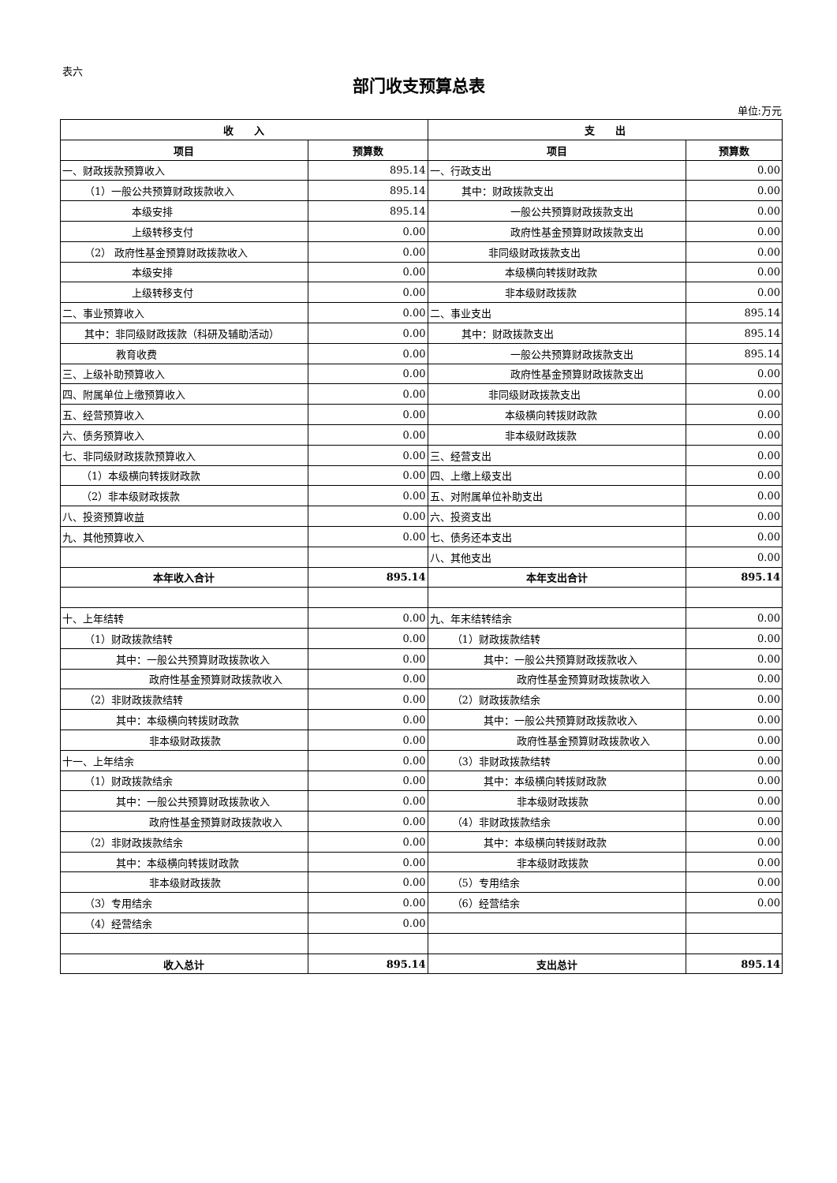表六
部门收支预算总表
单位:万元
| 收 入 | | 支 出 | |
| --- | --- | --- | --- |
| 项目 | 预算数 | 项目 | 预算数 |
| 一、财政拨款预算收入 | 895.14 | 一、行政支出 | 0.00 |
| （1）一般公共预算财政拨款收入 | 895.14 | 其中：财政拨款支出 | 0.00 |
| 本级安排 | 895.14 | 一般公共预算财政拨款支出 | 0.00 |
| 上级转移支付 | 0.00 | 政府性基金预算财政拨款支出 | 0.00 |
| （2） 政府性基金预算财政拨款收入 | 0.00 | 非同级财政拨款支出 | 0.00 |
| 本级安排 | 0.00 | 本级横向转拨财政款 | 0.00 |
| 上级转移支付 | 0.00 | 非本级财政拨款 | 0.00 |
| 二、事业预算收入 | 0.00 | 二、事业支出 | 895.14 |
| 其中：非同级财政拨款（科研及辅助活动） | 0.00 | 其中：财政拨款支出 | 895.14 |
| 教育收费 | 0.00 | 一般公共预算财政拨款支出 | 895.14 |
| 三、上级补助预算收入 | 0.00 | 政府性基金预算财政拨款支出 | 0.00 |
| 四、附属单位上缴预算收入 | 0.00 | 非同级财政拨款支出 | 0.00 |
| 五、经营预算收入 | 0.00 | 本级横向转拨财政款 | 0.00 |
| 六、债务预算收入 | 0.00 | 非本级财政拨款 | 0.00 |
| 七、非同级财政拨款预算收入 | 0.00 | 三、经营支出 | 0.00 |
| （1）本级横向转拨财政款 | 0.00 | 四、上缴上级支出 | 0.00 |
| （2）非本级财政拨款 | 0.00 | 五、对附属单位补助支出 | 0.00 |
| 八、投资预算收益 | 0.00 | 六、投资支出 | 0.00 |
| 九、其他预算收入 | 0.00 | 七、债务还本支出 | 0.00 |
| | | 八、其他支出 | 0.00 |
| 本年收入合计 | 895.14 | 本年支出合计 | 895.14 |
| 十、上年结转 | 0.00 | 九、年末结转结余 | 0.00 |
| （1）财政拨款结转 | 0.00 | （1）财政拨款结转 | 0.00 |
| 其中：一般公共预算财政拨款收入 | 0.00 | 其中：一般公共预算财政拨款收入 | 0.00 |
| 政府性基金预算财政拨款收入 | 0.00 | 政府性基金预算财政拨款收入 | 0.00 |
| （2）非财政拨款结转 | 0.00 | （2）财政拨款结余 | 0.00 |
| 其中：本级横向转拨财政款 | 0.00 | 其中：一般公共预算财政拨款收入 | 0.00 |
| 非本级财政拨款 | 0.00 | 政府性基金预算财政拨款收入 | 0.00 |
| 十一、上年结余 | 0.00 | （3）非财政拨款结转 | 0.00 |
| （1）财政拨款结余 | 0.00 | 其中：本级横向转拨财政款 | 0.00 |
| 其中：一般公共预算财政拨款收入 | 0.00 | 非本级财政拨款 | 0.00 |
| 政府性基金预算财政拨款收入 | 0.00 | （4）非财政拨款结余 | 0.00 |
| （2）非财政拨款结余 | 0.00 | 其中：本级横向转拨财政款 | 0.00 |
| 其中：本级横向转拨财政款 | 0.00 | 非本级财政拨款 | 0.00 |
| 非本级财政拨款 | 0.00 | （5）专用结余 | 0.00 |
| （3）专用结余 | 0.00 | （6）经营结余 | 0.00 |
| （4）经营结余 | 0.00 | | |
| 收入总计 | 895.14 | 支出总计 | 895.14 |